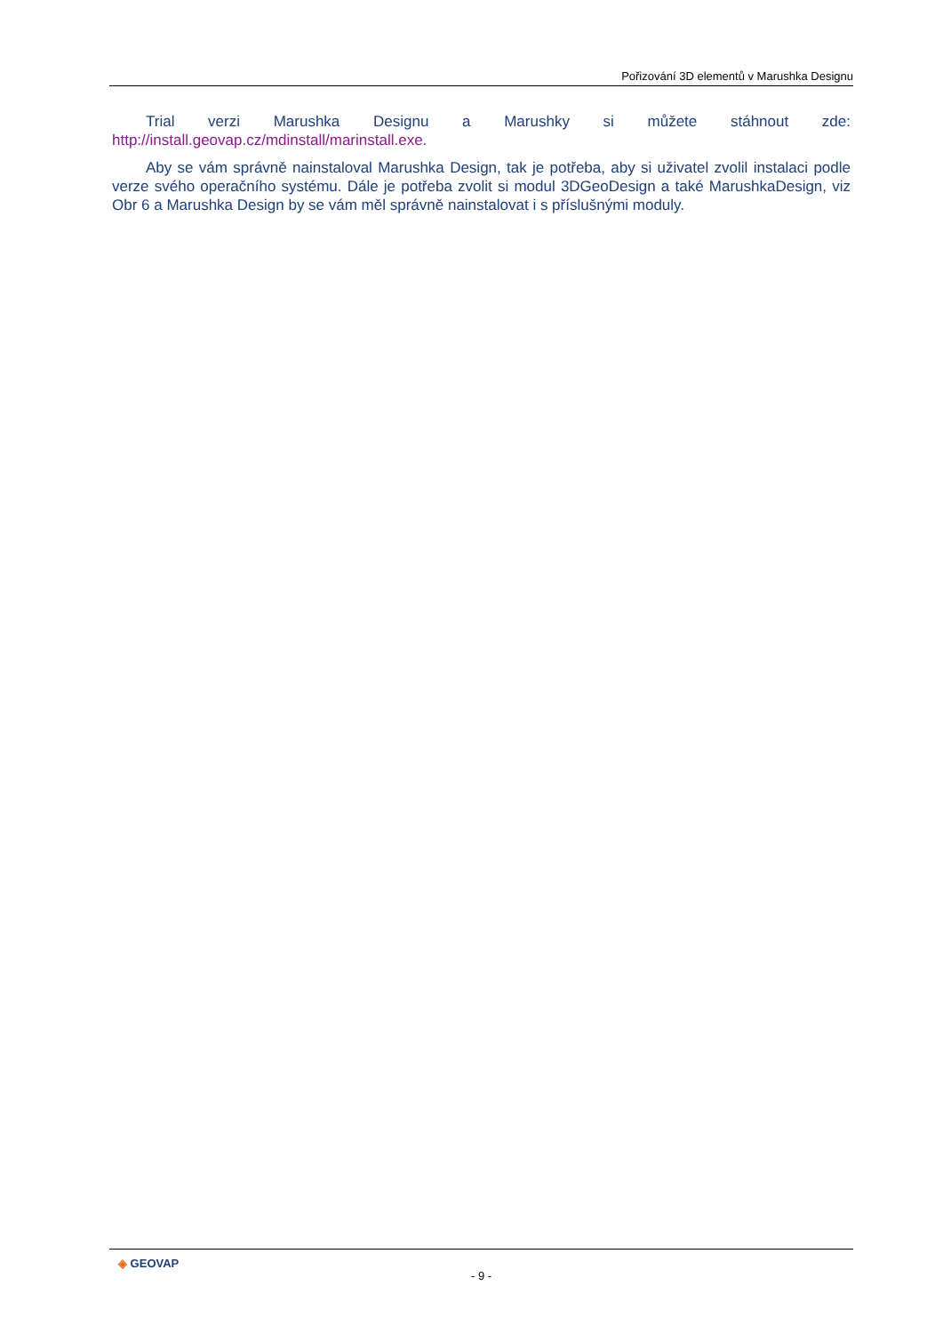Pořizování 3D elementů v Marushka Designu
Trial verzi Marushka Designu a Marushky si můžete stáhnout zde:
http://install.geovap.cz/mdinstall/marinstall.exe.
Aby se vám správně nainstaloval Marushka Design, tak je potřeba, aby si uživatel zvolil instalaci podle verze svého operačního systému. Dále je potřeba zvolit si modul 3DGeoDesign a také MarushkaDesign, viz Obr 6 a Marushka Design by se vám měl správně nainstalovat i s příslušnými moduly.
◈ GEOVAP
- 9 -